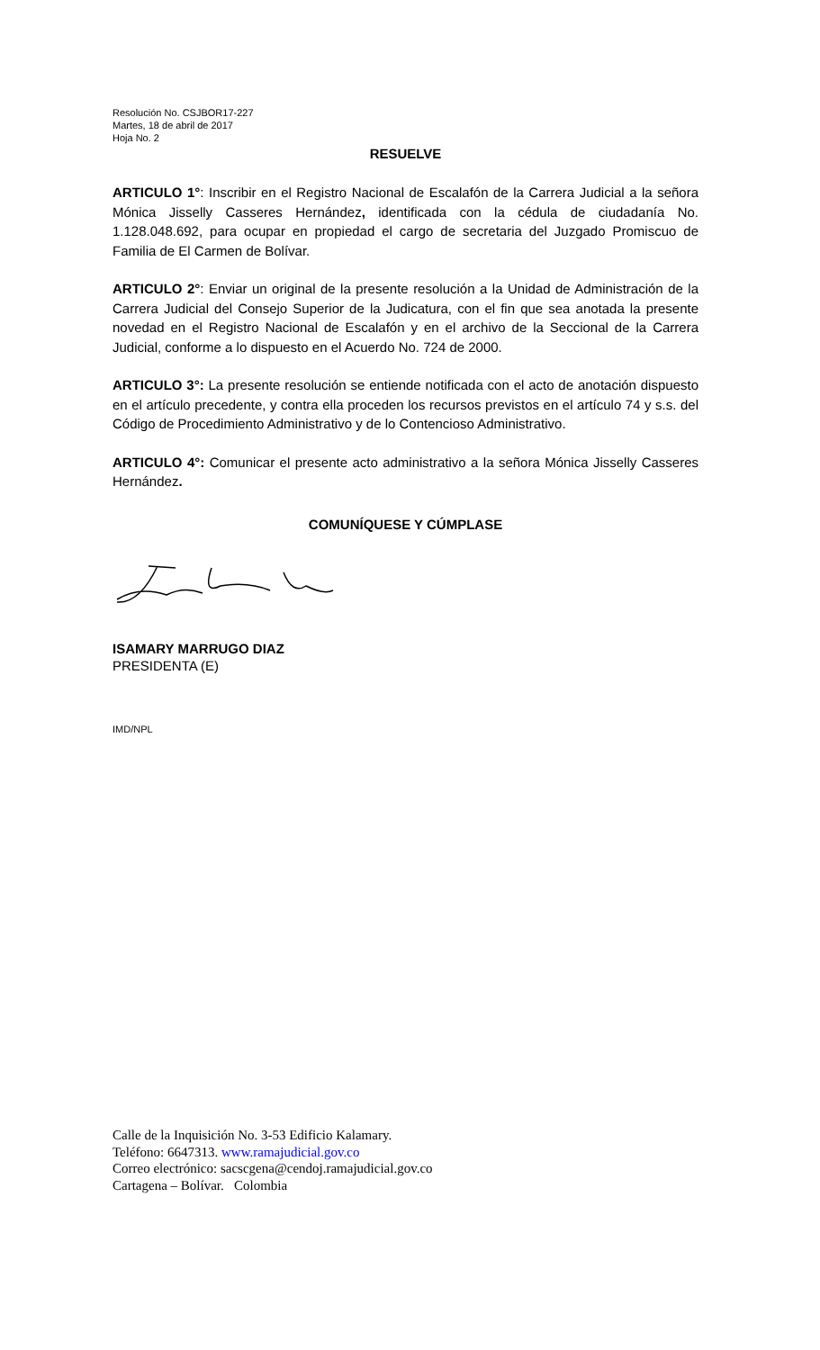Resolución No. CSJBOR17-227
Martes, 18 de abril de 2017
Hoja No. 2
RESUELVE
ARTICULO 1°: Inscribir en el Registro Nacional de Escalafón de la Carrera Judicial a la señora Mónica Jisselly Casseres Hernández, identificada con la cédula de ciudadanía No. 1.128.048.692, para ocupar en propiedad el cargo de secretaria del Juzgado Promiscuo de Familia de El Carmen de Bolívar.
ARTICULO 2°: Enviar un original de la presente resolución a la Unidad de Administración de la Carrera Judicial del Consejo Superior de la Judicatura, con el fin que sea anotada la presente novedad en el Registro Nacional de Escalafón y en el archivo de la Seccional de la Carrera Judicial, conforme a lo dispuesto en el Acuerdo No. 724 de 2000.
ARTICULO 3°: La presente resolución se entiende notificada con el acto de anotación dispuesto en el artículo precedente, y contra ella proceden los recursos previstos en el artículo 74 y s.s. del Código de Procedimiento Administrativo y de lo Contencioso Administrativo.
ARTICULO 4°: Comunicar el presente acto administrativo a la señora Mónica Jisselly Casseres Hernández.
COMUNÍQUESE Y CÚMPLASE
ISAMARY MARRUGO DIAZ
PRESIDENTA (E)
IMD/NPL
Calle de la Inquisición No. 3-53 Edificio Kalamary.
Teléfono: 6647313. www.ramajudicial.gov.co
Correo electrónico: sacscgena@cendoj.ramajudicial.gov.co
Cartagena – Bolívar. Colombia